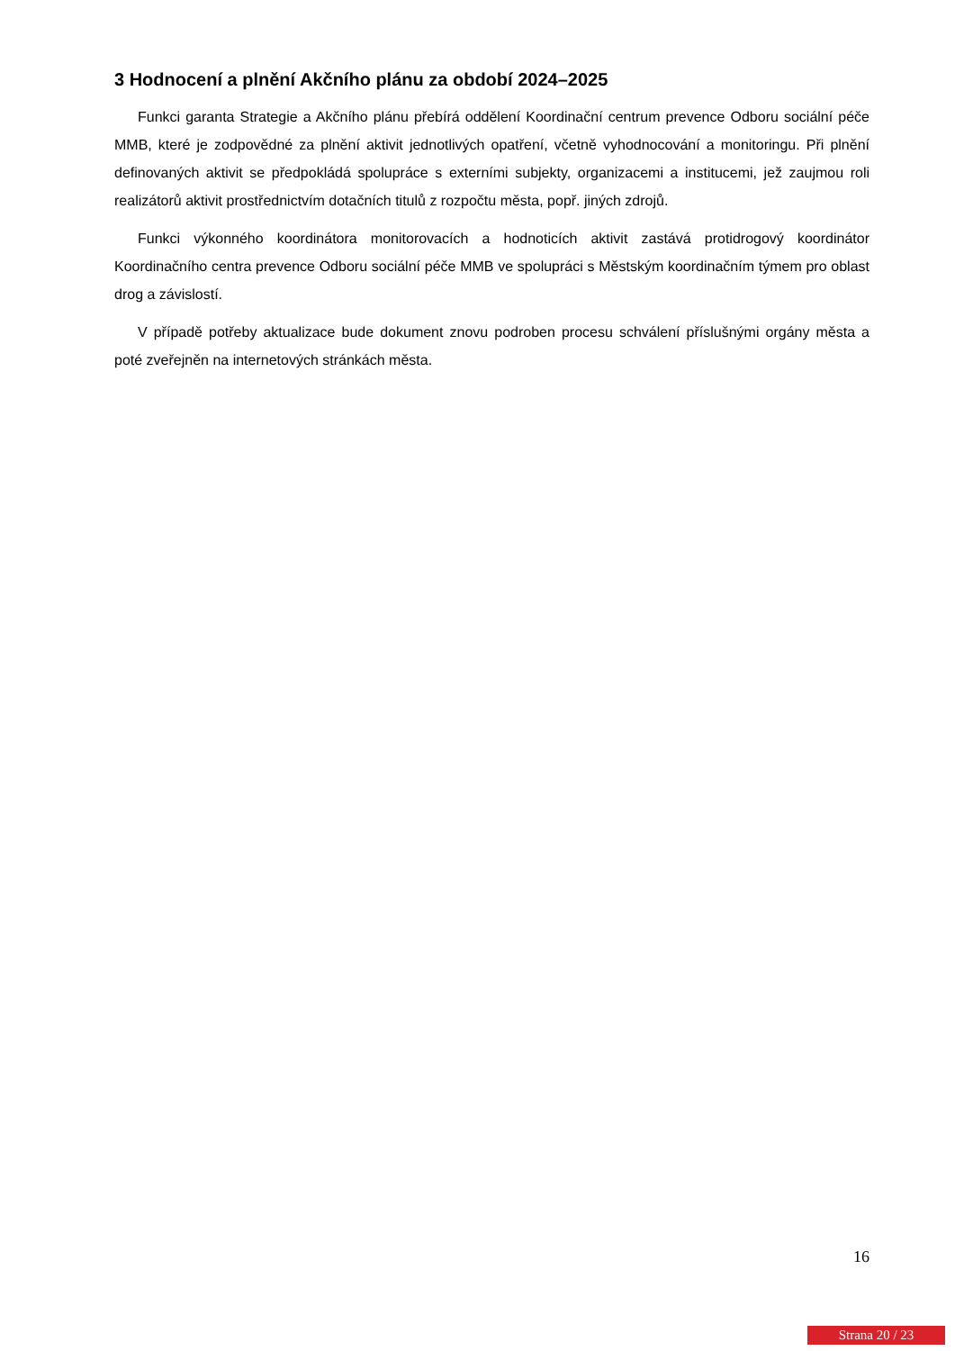3 Hodnocení a plnění Akčního plánu za období 2024–2025
Funkci garanta Strategie a Akčního plánu přebírá oddělení Koordinační centrum prevence Odboru sociální péče MMB, které je zodpovědné za plnění aktivit jednotlivých opatření, včetně vyhodnocování a monitoringu. Při plnění definovaných aktivit se předpokládá spolupráce s externími subjekty, organizacemi a institucemi, jež zaujmou roli realizátorů aktivit prostřednictvím dotačních titulů z rozpočtu města, popř. jiných zdrojů.
Funkci výkonného koordinátora monitorovacích a hodnoticích aktivit zastává protidrogový koordinátor Koordinačního centra prevence Odboru sociální péče MMB ve spolupráci s Městským koordinačním týmem pro oblast drog a závislostí.
V případě potřeby aktualizace bude dokument znovu podroben procesu schválení příslušnými orgány města a poté zveřejněn na internetových stránkách města.
16
Strana 20 / 23